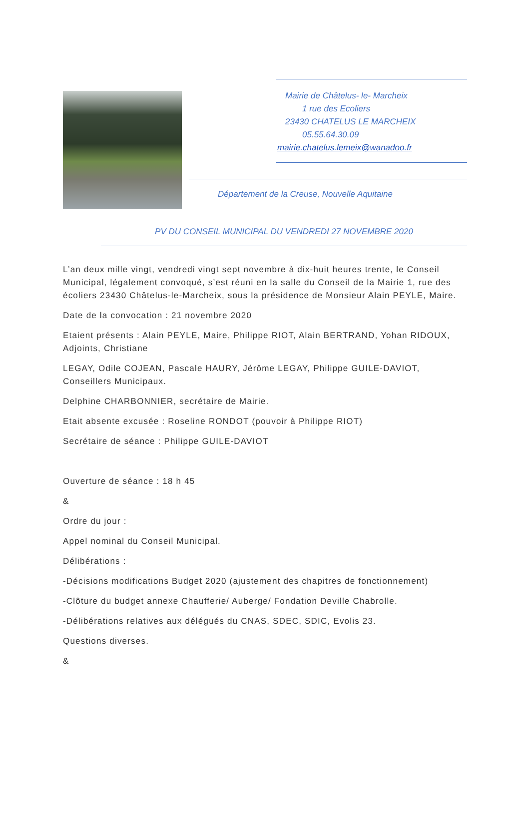Mairie de Châtelus- le- Marcheix
1 rue des Ecoliers
23430 CHATELUS LE MARCHEIX
05.55.64.30.09
mairie.chatelus.lemeix@wanadoo.fr
Département de la Creuse, Nouvelle Aquitaine
PV DU CONSEIL MUNICIPAL DU VENDREDI 27 NOVEMBRE 2020
L’an deux mille vingt, vendredi vingt sept novembre à dix-huit heures trente, le Conseil Municipal, légalement convoqué, s’est réuni en la salle du Conseil de la Mairie 1, rue des écoliers 23430 Châtelus-le-Marcheix, sous la présidence de Monsieur Alain PEYLE, Maire.
Date de la convocation : 21 novembre 2020
Etaient présents : Alain PEYLE, Maire, Philippe RIOT, Alain BERTRAND, Yohan RIDOUX, Adjoints, Christiane
LEGAY, Odile COJEAN, Pascale HAURY, Jérôme LEGAY, Philippe GUILE-DAVIOT, Conseillers Municipaux.
Delphine CHARBONNIER, secrétaire de Mairie.
Etait absente excusée : Roseline RONDOT (pouvoir à Philippe RIOT)
Secrétaire de séance : Philippe GUILE-DAVIOT
Ouverture de séance : 18 h 45
&
Ordre du jour :
Appel nominal du Conseil Municipal.
Délibérations :
-Décisions modifications Budget 2020 (ajustement des chapitres de fonctionnement)
-Clôture du budget annexe Chaufferie/ Auberge/ Fondation Deville Chabrolle.
-Délibérations relatives aux délégués du CNAS, SDEC, SDIC, Evolis 23.
Questions diverses.
&